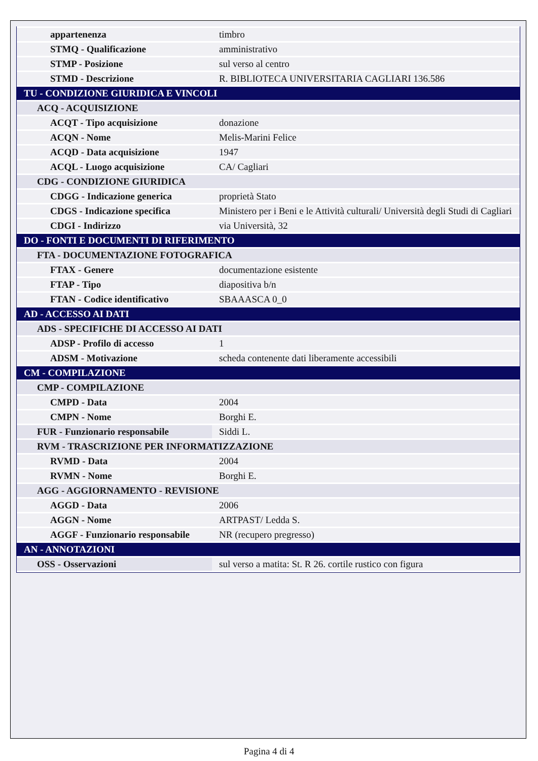| appartenenza | timbro |
| STMQ - Qualificazione | amministrativo |
| STMP - Posizione | sul verso al centro |
| STMD - Descrizione | R. BIBLIOTECA UNIVERSITARIA CAGLIARI 136.586 |
| TU - CONDIZIONE GIURIDICA E VINCOLI | |
| ACQ - ACQUISIZIONE | |
| ACQT - Tipo acquisizione | donazione |
| ACQN - Nome | Melis-Marini Felice |
| ACQD - Data acquisizione | 1947 |
| ACQL - Luogo acquisizione | CA/ Cagliari |
| CDG - CONDIZIONE GIURIDICA | |
| CDGG - Indicazione generica | proprietà Stato |
| CDGS - Indicazione specifica | Ministero per i Beni e le Attività culturali/ Università degli Studi di Cagliari |
| CDGI - Indirizzo | via Università, 32 |
| DO - FONTI E DOCUMENTI DI RIFERIMENTO | |
| FTA - DOCUMENTAZIONE FOTOGRAFICA | |
| FTAX - Genere | documentazione esistente |
| FTAP - Tipo | diapositiva b/n |
| FTAN - Codice identificativo | SBAAASCA 0_0 |
| AD - ACCESSO AI DATI | |
| ADS - SPECIFICHE DI ACCESSO AI DATI | |
| ADSP - Profilo di accesso | 1 |
| ADSM - Motivazione | scheda contenente dati liberamente accessibili |
| CM - COMPILAZIONE | |
| CMP - COMPILAZIONE | |
| CMPD - Data | 2004 |
| CMPN - Nome | Borghi E. |
| FUR - Funzionario responsabile | Siddi L. |
| RVM - TRASCRIZIONE PER INFORMATIZZAZIONE | |
| RVMD - Data | 2004 |
| RVMN - Nome | Borghi E. |
| AGG - AGGIORNAMENTO - REVISIONE | |
| AGGD - Data | 2006 |
| AGGN - Nome | ARTPAST/ Ledda S. |
| AGGF - Funzionario responsabile | NR (recupero pregresso) |
| AN - ANNOTAZIONI | |
| OSS - Osservazioni | sul verso a matita: St. R 26. cortile rustico con figura |
Pagina 4 di 4